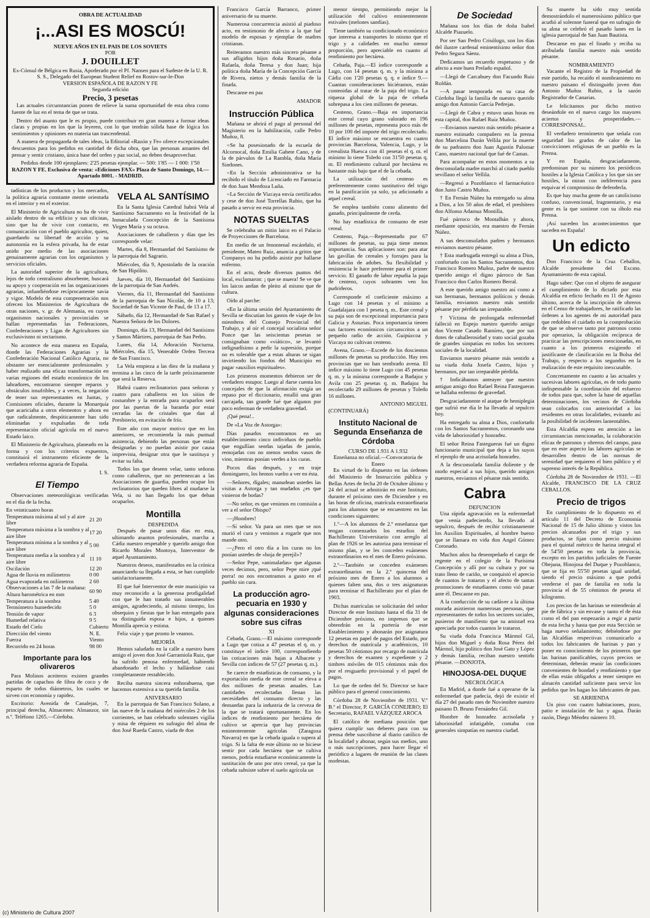OBRA DE ACTUALIDAD
¡...ASI ES MOSCÚ!
NUEVE AÑOS EN EL PAIS DE LOS SOVIETS
POR
J. DOUILLET
Ex-Cónsul de Bélgica en Rusia, Apoderado por el Pf. Nansen para el Sudeste de la U. R. S. S., Delegado del European Student Relief en Rostov-sur-le-Don
VERSION ESPAÑOLA DE RAZON Y FE
Segunda edición
Precio, 3 pesetas
Las actuales circunstancias ponen de relieve la suma oportunidad de esta obra como fuente de luz en el tema de que se trata.
Dentro del asunto que le es propio, puede contribuir en gran manera a formar ideas claras y propias en los que la leyeren, con lo que tendrán sólida base de lógica los sentimientos y opiniones en materia tan trascendental.
A manera de propaganda de tales ideas, la Editorial «Razón y Fe» ofrece excepcionales descuentos para los pedidos en cantidad de dicha obra, que las personas amantes del pensar y sentir cristiano, única base del orden y paz social, no deben desaprovechar.
Pedidos desde 100 ejemplares: 2'25 pesetas ejemplar. — 500: 1'85 — 1 000: 1'50
RAZON Y FE. Exclusiva de venta: «Ediciones FAX» Plaza de Santo Domingo, 14.—Apartado 8001. - MADRID.
tadísticas de los productos y los mercados, la política agraria constante mente orientada en el interior y en el exterior.
El Ministerio de Agricultura no ha de vivir aislado dentro de su edificio y sus oficinas, sino que ha de vivir con contacto, en comunicación con el pueblo agricultor, quien, guardando su libertad de acción y su autonomía en la esfera privada, ha de estar unido por medio de las asociaciones genuinamente agrarias con los organismos y servicios oficiales.
La autoridad superior de la agricultura, lejos de todo centralismo absorbente, buscará su apoyo y cooperación en las organizaciones agrarias, infundiéndose recíprocamente savia y vigor. Modelo de esta compenetración nos ofrecen los Ministerios de Agricultura de otras naciones, v. gr. de Alemania, en cuyos organismos nacionales y provinciales se hallan representadas las Federaciones, Confederaciones y Ligas de Agricultores sin exclusivismo ni sectarismo.
No acontece de esta manera en España, donde las Federaciones Agrarias y la Confederación Nacional Católico Agraria, no obstante ser esencialmente profesionales y haber realizado una eficaz transformación en varias regiones del estado económico de los labradores, encontraron siempre reparos y obstáculos insufribles, y a veces, la negación de tener sus representantes en Juntas, y Comisiones oficiales, durante la Monarquía que acariciaba a otros elementos y ahora en que radicalmente, despóticamente han sido eliminadas y expulsadas de toda representación oficial agrícola en el nuevo Estado laico.
El Ministerio de Agricultura, planeado en la forma y con los criterios expuestos, constituirá el instrumento eficiente de la verdadera reforma agraria de España.
I. S.
El Tiempo
Observaciones meteorológicas verificadas en el día de la fecha.
| En veinticuatro horas | |
| Temperatura máxima al sol y al aire libre | 21 20 |
| Temperatura máxima a la sombra y al aire libre | 17 20 |
| Temperatura mínima a la sombra y al aire libre | 5 00 |
| Temperatura media a la sombra y al aire libre | 11 10 |
| Oscilación | 12 20 |
| Agua de lluvia en milímetros | 0 00 |
| Agua evaporada en milímetros | 2 60 |
| Observaciones a las 7 de la mañana: Altura barométrica en mm | 60 90 |
| Temperatura a la sombra | 5 40 |
| Termómetro humedecido | 5 0 |
| Tensión de vapor | 6 3 |
| Humedad relativa | 9 5 |
| Estado del Cielo | Cubierto |
| Dirección del viento | N. E. |
| Fuerza | Viento |
| Recorrido en 24 horas | 98 00 |
Importante para los olivareros
Para Molinos aceiteros existen grandes partidas de capachos de fibra de coco y de esparto de todos diámetros, los cuales se sirven con economía y rapidez.
Escritorio: Avenida de Canalejas, 7, principal derecha, Almacenes: Almanzor, sin n.º. Teléfono 1265.—Córdoba.
VELA AL SANTÍSIMO
En la Santa Iglesia Catedral habrá Vela al Santísimo Sacramento en la festividad de la Inmaculada Concepción de la Santísima Virgen María y su octava.
Asociaciones de caballeros y días que les corresponde velar:
Martes, día 8, Hermandad del Santísimo de la parroquia del Sagrario.
Miércoles, día 9, Apostolado de la oración de San Hipólito.
Jueves, día 10, Hermandad del Santísimo de la parroquia de San Andrés.
Viernes, día 11, Hermandad del Santísimo de la parroquia de San Nicolás, de 10 a 13; Sociedad de San Vicente de Paul, de 13 a 17.
Sábado, día 12, Hermandad de San Rafael y Nuestra Señora de los Dolores.
Domingo, día 13, Hermandad del Santísimo y Santos Mártires, parroquia de San Pedro.
Lunes, día 14, Adoración Nocturna. Miércoles, día 15, Venerable Orden Tercera de San Francisco.
La Vela empieza a las diez de la mañana y termina a las cinco de la tarde próximamente que será la Reserva.
Habrá cuatro reclinatorios para señoras y cuatro para caballeros en los sitios de costumbre y la entrada para ocuparlos será por las puertas de la baranda por estar cerradas las de cristales que dan al Presbiterio, en evitación de frío.
Este año con mayor motivo que en los anteriores, se recomienda la más puntual asistencia, debiendo las personas que están designadas y no puedan asistir por causa imprevista, designar otra que le sustituya y evitar su falta.
Todos los que deseen velar, tanto señoras como caballeros, que no pertenezcan a las Asociaciones de guardia, pueden ocupar los reclinatorios que queden libres al mudarse la Vela, si no han llegado los que deban ocuparlos.
Montilla
DESPEDIDA
Después de pasar unos días en esta, ultimando asuntos profesionales, marcha a Cádiz nuestro respetable y querido amigo don Ricardo Morales Montoya, Interventor de aquel Ayuntamiento.
Nuestros deseos, manifestados en la crónica anunciando su llegada a esta, se han cumplido satisfactoriamente.
El que fué Interventor de este municipio va muy reconocido a la generosa prodigalidad con que le han tratado sus innumerables amigos, agradeciendo, al mismo tiempo, los obsequios y fiestas que le han entregado para su distinguida esposa e hijos, a quienes Montilla aprecia y estima.
Feliz viaje y que pronto le veamos.
MEJORÍA
Hemos saludado en la calle a nuestro buen amigo el joven don José Garramiola Ruiz, que ha sufrido penosa enfermedad, habiendo abandonado el lecho y hallándose casi completamente restablecido.
Reciba nuestra sincera enhorabuena, que hacemos extensiva a su querida familia.
ANIVERSARIO
En la parroquia de San Francisco Solano, a las nueve de la mañana del miércoles 2 de los corrientes, se han celebrado solemnes vigilia y misa de réquiem en sufragio del alma de don José Rueda Castro, viuda de don
Francisco García Barranco, primer aniversario de su muerte.
Numerosa concurrencia asistió al piadoso acto, en testimonio de afecto a la que fué modelo de esposas y ejemplar de madres cristianas.
Reiteramos nuestro más sincero pésame a sus afligidos hijos doña Rosario, doña Rafaela, doña Teresa y don Juan; hija política doña María de la Concepción García de Rivera, nietos y demás familia de la finada.
Descanse en paz
AMADOR
Instrucción Pública
Mañana se abrirá el pago al personal del Magisterio en la habilitación, calle Pedro Muñoz, 8.
=Se ha posesionado de la escuela de Alcornocal, doña Emilia Gahete Cano, y de la de párvulos de La Rambla, doña María Sindones.
=En la Sección administrativa se ha recibido el título de Licenciado en Farmacia de don Juan Mendoza Luña.
=La Sección de Vizcaya envía certificados y cese de don José Torrellas Rubio, que ha pasado a servir en esta provincia.
NOTAS SUELTAS
Se celebraba un mitin laico en el Palacio de Proyecciones de Barcelona.
En medio de un fenomenal escándalo, el presidente, Mateo Ruiz, anuncia a gritos que Companys no ha podido asistir por hallarse enfermo.
En el acto, desde diversos puntos del local, exclamaron: ¡ que se muera! Se ve que los laicos andan de pleito al mismo que de cultura.
Oído al parche:
«En la última sesión del Ayuntamiento de Sevilla se discutían los gastos de viaje de los miembros del Consejo Provincial del Trabajo, y al oír el concejal socialista señor Ponce que las seiscientas pesetas se consignaban como «viático», se levantó indignadísimo a pedir la supresión, porque no es tolerable que a estas alturas se sigan invirtiendo los fondos del Municipio en pagar «auxilios espirituales».
Los primeros momentos debieron ser de verdadero estupor. Luego al darse cuenta los concejales de que la afirmación exigía un repaso por el diccionario, estalló una gran carcajada, tan grande fué que algunos por poco enferman de verdadera gravedad.
¡Qué pena!..
De «La Voz de Astorga»:
Días pasados encontramos en un establecimiento cinco individuos de pueblo que engullían sendas tajadas de jamón, remojadas con no menos sendos vasos de vino, mientras ponían verdes a los curas.
Pocos días después, y en traje dominguero, los hemos vuelto a ver en ésta.
—Señores, dígales; manudean ustedes las visitas a Astorga y tan mudados ¿es que vinieron de bodas?
—No señor, es que venimos en comisión a ver a el señor Obispo?
—¡Hombres!
—Sí señor. Va para un mes que se nos murió el cura y venimos a rogarle que nos mande otro.
—¿Pero el otro día a los curas no los ponían ustedes de «hoja de perejil»?
—Señor Pepe, «animaladas» que algunas veces decimos, pero, señor Pepe mire ¡qué porra! no nos encontramos a gusto en el pueblo sin cura.
La producción agro-pecuaria en 1930 y algunas consideraciones sobre sus cifras
XI
Cebada, Grano.—El máximo corresponde a Lugo que cotiza a 47 pesetas el q. m. y constituye el índice 100, correspondiendo las cotizaciones más bajas a Albacete y Sevilla con índices de 57 (27 pesetas q. m.).
Se carece de estadísticas de consumo, y la exportación media de este cereal se eleva a dos millones de pesetas anuales. Las cantidades recolectadas llenan las necesidades del consumo directo y las demandas para la industria de la cerveza de la que se tratará oportunamente. En los índices de rendimiento por hectárea de cultivo se aprecia que hay provincias eminentemente agrícolas (Zaragoza Navarra) en que la cebada iguala o supera al trigo. Si la falta de este último no se hiciese sentir por cada hectárea que se cultiva menos, podría estudiarse económicamente la sustitución de uno por otro cereal, ya que la cebada subsiste sobre el suelo agrícola un
menor tiempo, permitiendo mejor la utilización del cultivo eminentemente estivales (melones sandías).
Tiene también su condicionado económico que interesa a transportes lo mismo que el trigo y a calidades en mucho menor proporción, pero apreciable en cuanto al rendimiento por hectárea.
Cebada, Paja.—El índice corresponde a Lugo, con 14 pesetas q. m. y la mínima a Cádiz con 1'20 pesetas q. q. e índice 9.—Cuantas consideraciones hiciéramos, están contenidas al tratar de la paja del trigo. La riqueza global de la paja de cebada sobrepasa a los cien millones de pesetas.
Centeno, Grano.—Baja en importancia este cereal cuyo grano valorado en 196 millones de pesetas, representa poco más de 10 por 100 del importe del trigo recolectado. El índice máximo se encuentra en cuatro provincias Barcelona, Valencia, Lugo, y la cerealista Huesca con 41 pesetas el q. m. el mínimo lo tiene Toledo con 31'50 pesetas q. m. El rendimiento cultural por hectárea es bastante más bajo que el de la cebada.
La utilización del centeno es preferentemente como sustitutivo del trigo en la panificación ya solo, ya adicionado a aquel cereal.
Se emplea también como alimento del ganado, principalmente de cerda.
No hay estadística de consumo de este cereal.
Centeno, Paja.—Representado por 67 millones de pesetas, su paja tiene menos importancia. Sus aplicaciones son: para atar las gavillas de cereales y forrajes para la fabricación de adobes. Su flexibilidad y resistencia le hace preferente para el primer servicio. El ganado de labor repudia la paja de centeno, cuyos sobrantes ven los pudrideros.
Corresponde el coeficiente máximo a Lugo con 14 pesetas y el mínimo a Guadalajara con 1 peseta q. m.. Este cereal y su paja son de excepcional importancia para Galicia y Asturias. Poca importancia tienen sus factores económicos circunscritos a un pequeño radio de acción. Guipúzcoa y Vizcaya no cultivan centeno.
Avena, Grano.—Excede de los doscientos millones de pesetas su producción. Hay tres provincias que no han sembrado avena. El índice máximo lo tiene Lugo con 45 pesetas q. m. y la mínima corresponde a Badajoz y Avila con 25 pesetas q. m. Badajoz ha recolectado 29 millones de pesetas y Toledo 16 millones.
ANTONIO MIGUEL
(CONTINUARÁ)
Instituto Nacional de Segunda Enseñanza de Córdoba
CURSO DE 1.931 A 1.932
Enseñanza no oficial.—Convocatoria de Enero
En virtud de lo dispuesto en las órdenes del Ministerio de Instrucción pública y Bellas Artes de fecha 20 de Octubre último y 24 del actual se admitirán en este Instituto, durante el próximo mes de Diciembre y en las horas de oficina, matrícula extraordinaria para los alumnos que se encuentren en las condiciones siguientes:
1.º—A los alumnos de 2.ª enseñanza que tengan comenzados los estudios del Bachillerato Universitario con arreglo al plan de 1926 se les autoriza para terminar el mismo plan, y se les conceden exámenes extraordinarios en el mes de Enero próximo.
2.º—También se conceden exámenes extraordinarios en la 2.ª quincena del próximo mes de Enero a los alumnos a quienes falten una, dos o tres asignaturas para terminar el Bachillerato por el plan de 1903.
Dichas matrículas se solicitarán del señor Director de este Instituto hasta el día 31 de Diciembre próximo, en impresos que se obtendrán en la portería de este Establecimiento y abonarán por asignatura 12 pesetas en papel de pagos del Estado, por derechos de matrícula y académicos, 10 pesetas 50 céntimos por recargo de matrícula y derechos de examen y expediente y 2 timbres móviles de 015 céntimos más dos por el resguardo provisional y el papel de pagos.
Lo que de orden del Sr. Director se hace público para el general conocimiento.
Córdoba 28 de Noviembre de 1931. V.º B.º el Director, P. GARCÍA CONEJERO; El Secretario, RAFAEL VÁZQUEZ AROCA
El católico de mediana posición que quiera cumplir sus deberes para con su prensa debe suscribirse al diario católico de la localidad y abonar, según sus medios, uno o más suscripciones, para hacer llegar el periódico a lugares de reunión de las clases modestas.
De Sociedad
Mañana son los días de doña Isabel Alcalde Piazuelo.
Por ser San Pedro Crisólogo, son los días del ilustre cardenal eminentísimo señor don Pedro Segura Sáenz.
Dedicamos un recuerdo respetuoso y de afecto a este buen Prelado español.
—Llegó de Carcabuey don Facundo Ruiz Roldán.
—A pasar temporada en su casa de Córdoba llegó la familia de nuestro querido amigo don Antonio García Pedrejas.
—Llegó de Cabra y estuvo unas horas en esta capital, don Rafael Ruiz Muñoz.
—Enviamos nuestro más sentido pésame a nuestro estimado compañero en la prensa don Marcelina Durán Vellila por la muerte de su padrastro don Juan Agustín Palomar Cano, maestro nacional que fué de Camas.
Para acompañar en estos momentos a su desconsolada madre marchó al citado pueblo sevillano el señor Vellila.
—Regresó a Pozoblanco el farmacéutico don Justo Castro Muñoz.
† En Fernán Núñez ha entregado su alma a Dios, a los 50 años de edad, el presbítero don Alfonso Adamuz Montilla.
Fué párroco de Montalbán y ahora, mediante oposición, era maestro de Fernán Núñez.
A sus desconsolados padres y hermanos enviamos nuestro pésame.
† Esta madrugada entregó su alma a Dios, confortado con los Santos Sacramentos, don Francisco Romero Muñoz, padre de nuestro querido amigo el digno párroco de San Francisco don Carlos Romero Berral.
A este querido amigo nuestro así como a sus hermanas, hermanos políticos y demás familia, enviamos nuestro más sentido pésame por pérdida tan irreparable.
† Víctima de prolongada enfermedad falleció en Espejo nuestro querido amigo don Vicente Casado Ramírez, que por sus dotes de caballerosidad y trato social gozaba de grandes simpatías en todos los sectores sociales de la localidad.
Enviamos nuestro pésame más sentido a su viuda doña Josefa Castro, hijos y hermanos, por tan irreparable pérdida.
† Indicábamos anteayer que nuestro antiguo amigo don Rafael Reina Fastegueras se hallaba enfermo de gravedad.
Desgraciadamente el ataque de hemiplegia que sufrió ese día le ha llevado al sepulcro hoy.
Ha entregado su alma a Dios, confortado con los Santos Sacramentos, coronando una vida de laboriosidad y honradez.
El señor Reina Fastegueras fué un digno funcionario municipal que deja a los suyos el ejemplo de una acrisolada honradez.
A la desconsolada familia doliente y de modo especial a sus hijos, querido amigos nuestros, enviamos el pésame más sentido.
Cabra
DEFUNCION
Una rápida agravación en la enfermedad que venía padeciendo, ha llevado al sepulcro, después de recibir cristianamente los Auxilios Espirituales, al hombre bueno que se llamara en vida don Angel Gómez Coronado.
Muchos años ha desempeñado el cargo de regente en el colegio de la Purísima Concepción y allí por su cultura y por su trato lleno de cariño, se conquistó el aprecio de cuantos le trataron y el afecto de tantas promociones de estudiantes como vió pasar ante él. Descanse en paz.
A la conducción de su cadáver a la última morada asistieron numerosas personas, que representantes de todos los sectores sociales, pusieron de manifiesto que su amistad era apreciada por todos cuantos le trataron.
Su viuda doña Francisca Mármol Gil, hijos don Miguel y doña Rosa Pérez del Mármol, hijo político don José Gato y López y demás familia, reciban nuestro sentido pésame. —DONJOTA.
HINOJOSA-DEL DUQUE
NECROLÓGICA
En Madrid, a donde fué a operarse de la enfermedad que padecía, dejó de existir el día 27 del pasado mes de Noviembre nuestro paisano D. Bruno Fernández Gil.
Hombre de honradez acrisolada y laboriosidad infatigable, contaba con generales simpatías en nuestra ciudad.
Su muerte ha sido muy sentida demostrándolo el numerosísimo público que acudió al solemne funeral que en sufragio de su alma se celebró el pasado lunes en la iglesia parroquial de San Juan Bautista.
Descanse en paz el finado y reciba su atribulada familia nuestro más sentido pésame.
NOMBRAMIENTO
Vacante el Registro de la Propiedad de este partido, ha recaído el nombramiento en nuestro paisano el distinguido joven don Antonio Muñoz Rubio, a la sazón Registrador de Canarias.
Le felicitamos por dicho motivo deseándole en el nuevo cargo los mayores aciertos y prosperidades.—CORRESPONSAL.
El verdadero termómetro que señala con seguridad los grados de calor de las convicciones religiosas de un pueblo es la Prensa.
Y en España, desgraciadamente, predominan por su número los periódicos hostiles a la Iglesia Católica y los que sin ser hostiles, la miran con indiferencia para esquivar el compromiso de defenderla.
Es que hay mucha gente de un catolicismo confuso, convencional, fragmentario, y esa gente es la que sostiene con su óbolo esa Prensa.
¡Así suceden los acontecimientos que suceden en España!
Un edicto
Don Francisco de la Cruz Ceballos, Alcalde presidente del Excmo. Ayuntamiento de esta capital.
Hago saber: Que con el objeto de asegurar el cumplimiento de lo dictado por esta Alcaldía en edicto fechado en 11 de Agosto último, acerca de la inscripción de obreros en el Censo de trabajadores, he ratificado las órdenes a los agentes de mi autoridad para que redoblen el cuidado en la comprobación de que se observe tanto por patronos como por operarios, la obligación recíproca de practicar las prescripciones mencionadas, en cuanto a los primeros exigiendo el justificante de clasificación en la Bolsa del Trabajo, y respecto a los segundos en la realización de este requisito inexcusable.
Concretamente en cuanto a las actuales y sucesivas labores agrícolas, es de todo punto indispensable la coordinación del esfuerzo de todos para que, sobre la base de aquellas determinaciones, los vecinos de Córdoba sean colocados con anterioridad a los residentes en otras localidades, evitando así la posibilidad de incidentes lamentables.
Esta Alcaldía espera en atención a las circunstancias mencionadas, la colaboración eficaz de patronos y obreros del campo, para que en este aspecto las labores agrícolas se desarrollen dentro de las normas de serenidad que requieren el bien público y el supremo interés de la República.
Córdoba 28 de Noviembre de 1931. —El Alcalde, FRANCISCO DE LA CRUZ CEBALLOS.
Precio de trigos
En cumplimiento de lo dispuesto en el artículo 11 del Decreto de Economía Nacional de 15 de Julio último y vistos los precios alcanzados por el trigo y sus productos, se fijan como precio máximo para el quintal métrico de harina integral el de 54'50 pesetas en toda la provincia, excepto en los partidos judiciales de Fuente Obejuna, Hinojosa del Duque y Pozoblanco, que se fija en 55'50 pesetas igual unidad, siendo el precio máximo a que podrá venderse el pan de familia en toda la provincia el de 55 céntimos de peseta el kilogramo.
Los precios de las harinas se entenderán al pie de fábrica y sin envase y tanto el de ésta como el del pan empezarán a regir a partir de esta fecha y hasta que por esta Sección se haga nuevo señalamiento; debiéndose por las Alcaldías respectivas comunicarlo a todos los fabricantes de harinas y pan y poner en conocimiento de los primeros que las harinas panificables, cuyos precios se determinan, deberán reunir las condiciones convenientes de bondad y rendimiento y que de ellas están obligados a tener siempre en almacén cantidad suficiente para servir los pedidos que les hagan los fabricantes de pan.
SE ARRIENDA
Un piso con cuatro habitaciones, pozo, patio e instalación de luz y agua. Darán razón, Diego Méndez número 10.
(c) Ministerio de Cultura 2007